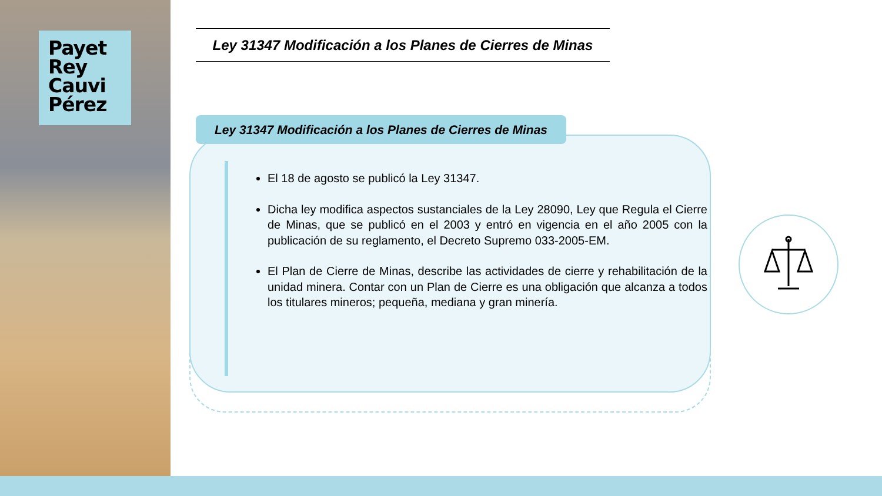Payet
Rey
Cauvi
Pérez
Ley 31347 Modificación a los Planes de Cierres de Minas
Ley 31347 Modificación a los Planes de Cierres de Minas
El 18 de agosto se publicó la Ley 31347.
Dicha ley modifica aspectos sustanciales de la Ley 28090, Ley que Regula el Cierre de Minas, que se publicó en el 2003 y entró en vigencia en el año 2005 con la publicación de su reglamento, el Decreto Supremo 033-2005-EM.
El Plan de Cierre de Minas, describe las actividades de cierre y rehabilitación de la unidad minera. Contar con un Plan de Cierre es una obligación que alcanza a todos los titulares mineros; pequeña, mediana y gran minería.